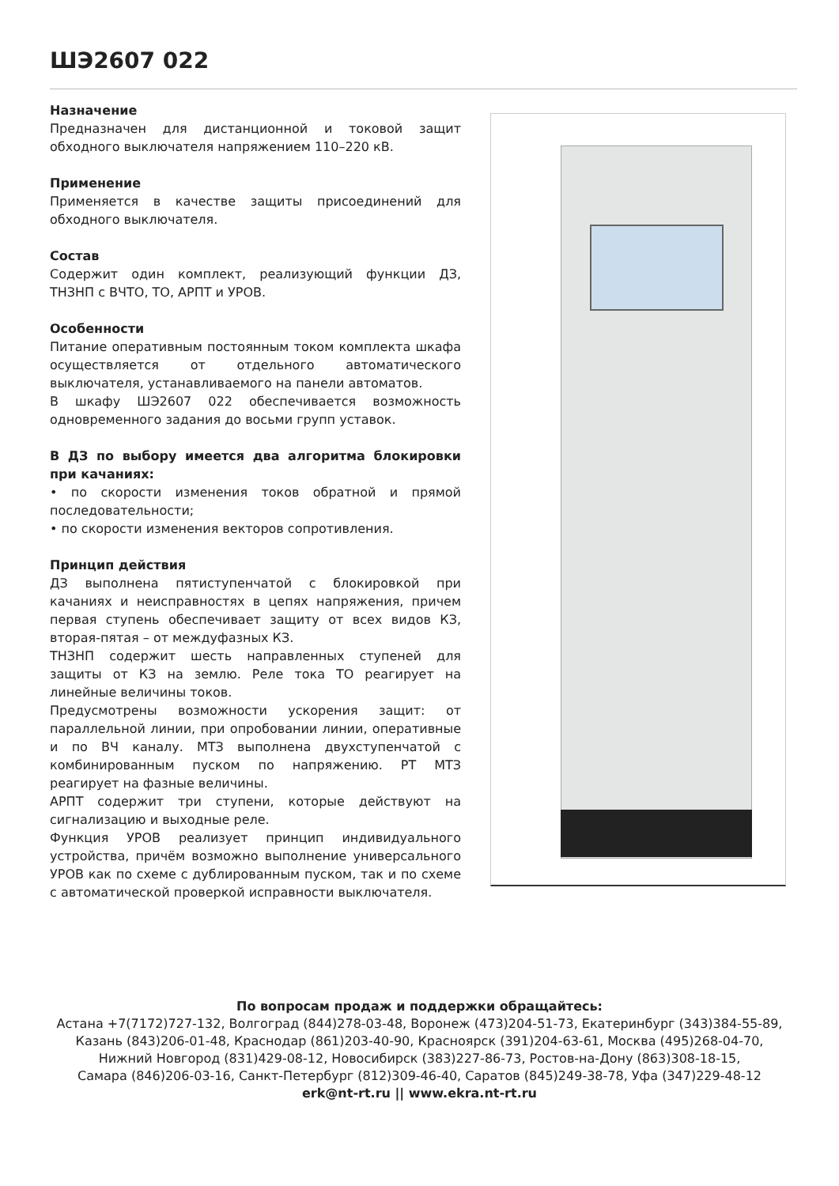ШЭ2607 022
Назначение
Предназначен для дистанционной и токовой защит обходного выключателя напряжением 110–220 кВ.
Применение
Применяется в качестве защиты присоединений для обходного выключателя.
Состав
Содержит один комплект, реализующий функции ДЗ, ТНЗНП с ВЧТО, ТО, АРПТ и УРОВ.
Особенности
Питание оперативным постоянным током комплекта шкафа осуществляется от отдельного автоматического выключателя, устанавливаемого на панели автоматов.
В шкафу ШЭ2607 022 обеспечивается возможность одновременного задания до восьми групп уставок.
В ДЗ по выбору имеется два алгоритма блокировки при качаниях:
• по скорости изменения токов обратной и прямой последовательности;
• по скорости изменения векторов сопротивления.
Принцип действия
ДЗ выполнена пятиступенчатой с блокировкой при качаниях и неисправностях в цепях напряжения, причем первая ступень обеспечивает защиту от всех видов КЗ, вторая-пятая – от междуфазных КЗ.
ТНЗНП содержит шесть направленных ступеней для защиты от КЗ на землю. Реле тока ТО реагирует на линейные величины токов.
Предусмотрены возможности ускорения защит: от параллельной линии, при опробовании линии, оперативные и по ВЧ каналу. МТЗ выполнена двухступенчатой с комбинированным пуском по напряжению. РТ МТЗ реагирует на фазные величины.
АРПТ содержит три ступени, которые действуют на сигнализацию и выходные реле.
Функция УРОВ реализует принцип индивидуального устройства, причём возможно выполнение универсального УРОВ как по схеме с дублированным пуском, так и по схеме с автоматической проверкой исправности выключателя.
По вопросам продаж и поддержки обращайтесь:
Астана +7(7172)727-132, Волгоград (844)278-03-48, Воронеж (473)204-51-73, Екатеринбург (343)384-55-89,
Казань (843)206-01-48, Краснодар (861)203-40-90, Красноярск (391)204-63-61, Москва (495)268-04-70,
Нижний Новгород (831)429-08-12, Новосибирск (383)227-86-73, Ростов-на-Дону (863)308-18-15,
Самара (846)206-03-16, Санкт-Петербург (812)309-46-40, Саратов (845)249-38-78, Уфа (347)229-48-12
erk@nt-rt.ru || www.ekra.nt-rt.ru